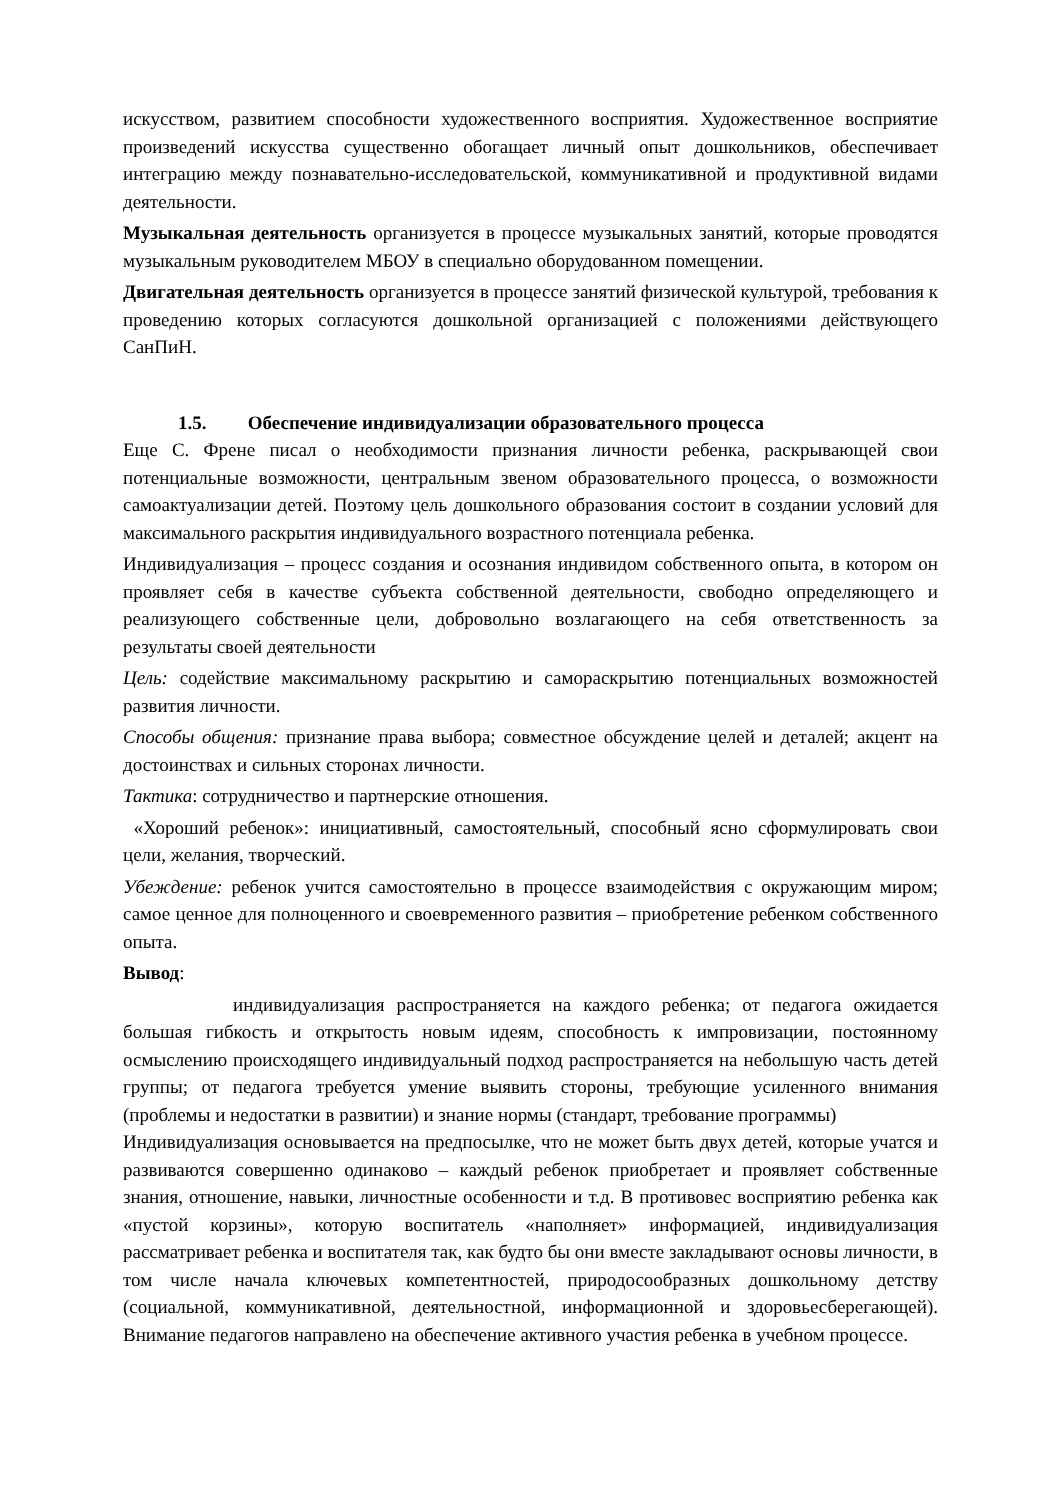искусством, развитием способности художественного восприятия. Художественное восприятие произведений искусства существенно обогащает личный опыт дошкольников, обеспечивает интеграцию между познавательно-исследовательской, коммуникативной и продуктивной видами деятельности.
Музыкальная деятельность организуется в процессе музыкальных занятий, которые проводятся музыкальным руководителем МБОУ в специально оборудованном помещении.
Двигательная деятельность организуется в процессе занятий физической культурой, требования к проведению которых согласуются дошкольной организацией с положениями действующего СанПиН.
1.5. Обеспечение индивидуализации образовательного процесса
Еще С. Френе писал о необходимости признания личности ребенка, раскрывающей свои потенциальные возможности, центральным звеном образовательного процесса, о возможности самоактуализации детей. Поэтому цель дошкольного образования состоит в создании условий для максимального раскрытия индивидуального возрастного потенциала ребенка.
Индивидуализация – процесс создания и осознания индивидом собственного опыта, в котором он проявляет себя в качестве субъекта собственной деятельности, свободно определяющего и реализующего собственные цели, добровольно возлагающего на себя ответственность за результаты своей деятельности
Цель: содействие максимальному раскрытию и самораскрытию потенциальных возможностей развития личности.
Способы общения: признание права выбора; совместное обсуждение целей и деталей; акцент на достоинствах и сильных сторонах личности.
Тактика: сотрудничество и партнерские отношения.
«Хороший ребенок»: инициативный, самостоятельный, способный ясно сформулировать свои цели, желания, творческий.
Убеждение: ребенок учится самостоятельно в процессе взаимодействия с окружающим миром; самое ценное для полноценного и своевременного развития – приобретение ребенком собственного опыта.
Вывод:
индивидуализация распространяется на каждого ребенка; от педагога ожидается большая гибкость и открытость новым идеям, способность к импровизации, постоянному осмыслению происходящего индивидуальный подход распространяется на небольшую часть детей группы; от педагога требуется умение выявить стороны, требующие усиленного внимания (проблемы и недостатки в развитии) и знание нормы (стандарт, требование программы)
Индивидуализация основывается на предпосылке, что не может быть двух детей, которые учатся и развиваются совершенно одинаково – каждый ребенок приобретает и проявляет собственные знания, отношение, навыки, личностные особенности и т.д. В противовес восприятию ребенка как «пустой корзины», которую воспитатель «наполняет» информацией, индивидуализация рассматривает ребенка и воспитателя так, как будто бы они вместе закладывают основы личности, в том числе начала ключевых компетентностей, природосообразных дошкольному детству (социальной, коммуникативной, деятельностной, информационной и здоровьесберегающей). Внимание педагогов направлено на обеспечение активного участия ребенка в учебном процессе.